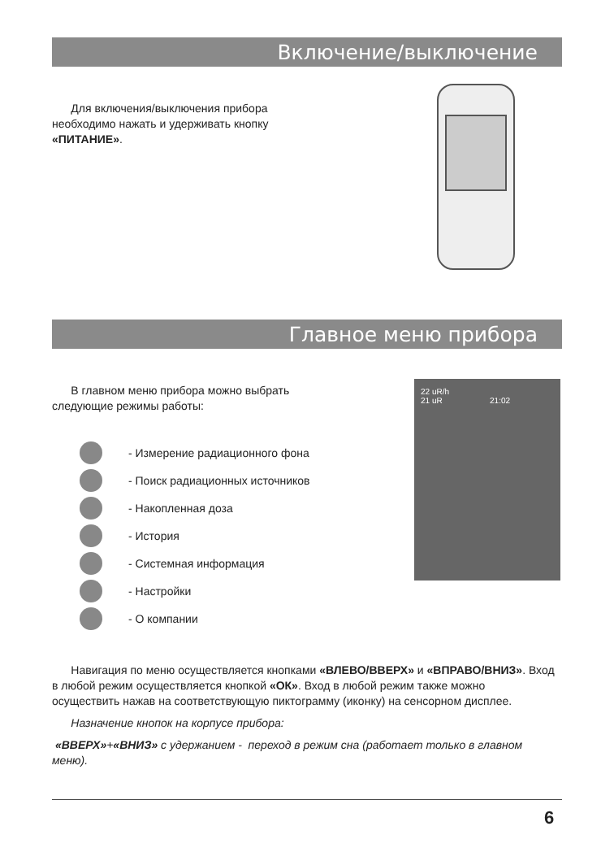Включение/выключение
Для включения/выключения прибора необходимо нажать и удерживать кнопку «ПИТАНИЕ».
Главное меню прибора
В главном меню прибора можно выбрать следующие режимы работы:
22 uR/h
21 uR 21:02
- Измерение радиационного фона
- Поиск радиационных источников
- Накопленная доза
- История
- Системная информация
- Настройки
- О компании
Навигация по меню осуществляется кнопками «ВЛЕВО/ВВЕРХ» и «ВПРАВО/ВНИЗ». Вход в любой режим осуществляется кнопкой «ОК». Вход в любой режим также можно осуществить нажав на соответствующую пиктограмму (иконку) на сенсорном дисплее.
Назначение кнопок на корпусе прибора:
«ВВЕРХ»+«ВНИЗ» с удержанием - переход в режим сна (работает только в главном меню).
6